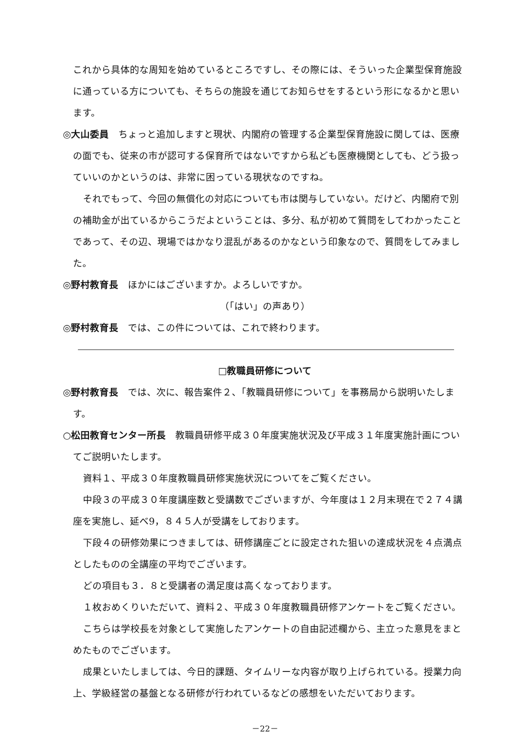これから具体的な周知を始めているところですし、その際には、そういった企業型保育施設に通っている方についても、そちらの施設を通じてお知らせをするという形になるかと思います。
◎大山委員　ちょっと追加しますと現状、内閣府の管理する企業型保育施設に関しては、医療の面でも、従来の市が認可する保育所ではないですから私ども医療機関としても、どう扱っていいのかというのは、非常に困っている現状なのですね。
それでもって、今回の無償化の対応についても市は関与していない。だけど、内閣府で別の補助金が出ているからこうだよということは、多分、私が初めて質問をしてわかったことであって、その辺、現場ではかなり混乱があるのかなという印象なので、質問をしてみました。
◎野村教育長　ほかにはございますか。よろしいですか。
（「はい」の声あり）
◎野村教育長　では、この件については、これで終わります。
□教職員研修について
◎野村教育長　では、次に、報告案件２、「教職員研修について」を事務局から説明いたします。
○松田教育センター所長　教職員研修平成３０年度実施状況及び平成３１年度実施計画についてご説明いたします。
資料１、平成３０年度教職員研修実施状況についてをご覧ください。
中段３の平成３０年度講座数と受講数でございますが、今年度は１２月末現在で２７４講座を実施し、延べ9，８４５人が受講をしております。
下段４の研修効果につきましては、研修講座ごとに設定された狙いの達成状況を４点満点としたものの全講座の平均でございます。
どの項目も３．８と受講者の満足度は高くなっております。
１枚おめくりいただいて、資料２、平成３０年度教職員研修アンケートをご覧ください。
こちらは学校長を対象として実施したアンケートの自由記述欄から、主立った意見をまとめたものでございます。
成果といたしましては、今日的課題、タイムリーな内容が取り上げられている。授業力向上、学級経営の基盤となる研修が行われているなどの感想をいただいております。
－22－